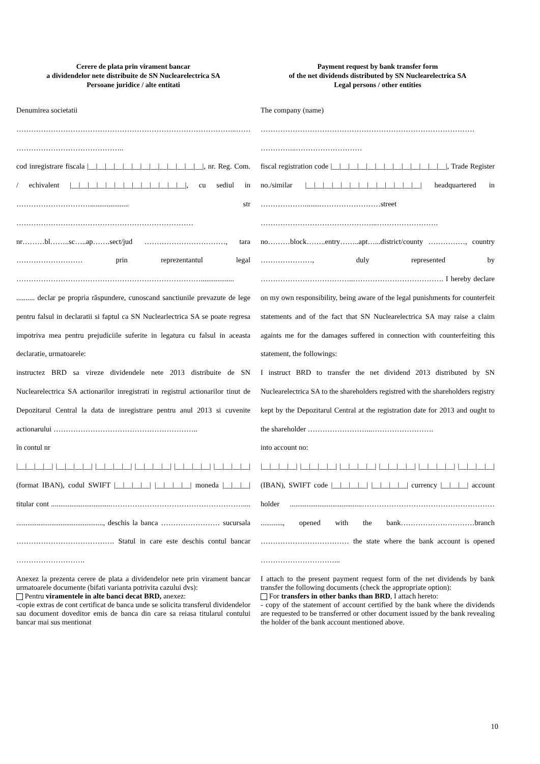Cerere de plata prin virament bancar
a dividendelor nete distribuite de SN Nuclearelectrica SA
Persoane juridice / alte entitati
Denumirea societatii
……………………………………………………………………………...……
……………………………………..
cod inregistrare fiscala |__|__|__|__|__|__|__|__|__|__|__|__|__|, nr. Reg. Com. / echivalent |__|__|__|__|__|__|__|__|__|__|__|__|__|, cu sediul in …………………………..................... str ………………………………………………………………
nr………bl……..sc…..ap…….sect/jud ……………………………, tara ……………………… prin reprezentantul legal …………………………………………………………………..................
.......... declar pe propria răspundere, cunoscand sanctiunile prevazute de lege pentru falsul in declaratii si faptul ca SN Nuclearlectrica SA se poate regresa impotriva mea pentru prejudiciile suferite in legatura cu falsul in aceasta declaratie, urmatoarele:
instructez BRD sa vireze dividendele nete 2013 distribuite de SN Nuclearelectrica SA actionarilor inregistrati in registrul actionarilor tinut de Depozitarul Central la data de inregistrare pentru anul 2013 si cuvenite actionarului …………………………………………………..
în contul nr
|__|__|__|__| |__|__|__|__| |__|__|__|__| |__|__|__|__| |__|__|__|__| |__|__|__|__| (format IBAN), codul SWIFT |__|__|__|__| |__|__|__|__| moneda |__|__|__| titular cont ................................……………………………………………….... ..............................................., deschis la banca …………………… sucursala …………………………………. Statul in care este deschis contul bancar ……………………….
Anexez la prezenta cerere de plata a dividendelor nete prin virament bancar urmatoarele documente (bifati varianta potrivita cazului dvs):
Pentru viramentele in alte banci decat BRD, anexez:
-copie extras de cont certificat de banca unde se solicita transferul dividendelor sau document doveditor emis de banca din care sa reiasa titularul contului bancar mai sus mentionat
Payment request by bank transfer form
of the net dividends distributed by SN Nuclearelectrica SA
Legal persons / other entities
The company (name)
……………………………………………………………………………
…………...………………………
fiscal registration code |__|__|__|__|__|__|__|__|__|__|__|__|__|, Trade Register no./similar |__|__|__|__|__|__|__|__|__|__|__|__|__| headquartered in ……………….........……………………street ………………………………………...…………………….
no………block……..entry……..apt…...district/county ……………, country …………………, duly represented by ………………………………..………………………………. I hereby declare on my own responsibility, being aware of the legal punishments for counterfeit statements and of the fact that SN Nuclearelectrica SA may raise a claim againts me for the damages suffered in connection with counterfeiting this statement, the followings:
I instruct BRD to transfer the net dividend 2013 distributed by SN Nuclearelectrica SA to the shareholders registred with the shareholders registry kept by the Depozitarul Central at the registration date for 2013 and ought to the shareholder ……………………...…………………….
into account no:
|__|__|__|__| |__|__|__|__| |__|__|__|__| |__|__|__|__| |__|__|__|__| |__|__|__|__| (IBAN), SWIFT code |__|__|__|__| |__|__|__|__| currency |__|__|__| account holder .......................................……………………………………………… ............, opened with the bank…………………………branch ……………………………… the state where the bank account is opened …………………………...
I attach to the present payment request form of the net dividends by bank transfer the following documents (check the appropriate option):
For transfers in other banks than BRD, I attach hereto:
- copy of the statement of account certified by the bank where the dividends are requested to be transferred or other document issued by the bank revealing the holder of the bank account mentioned above.
10